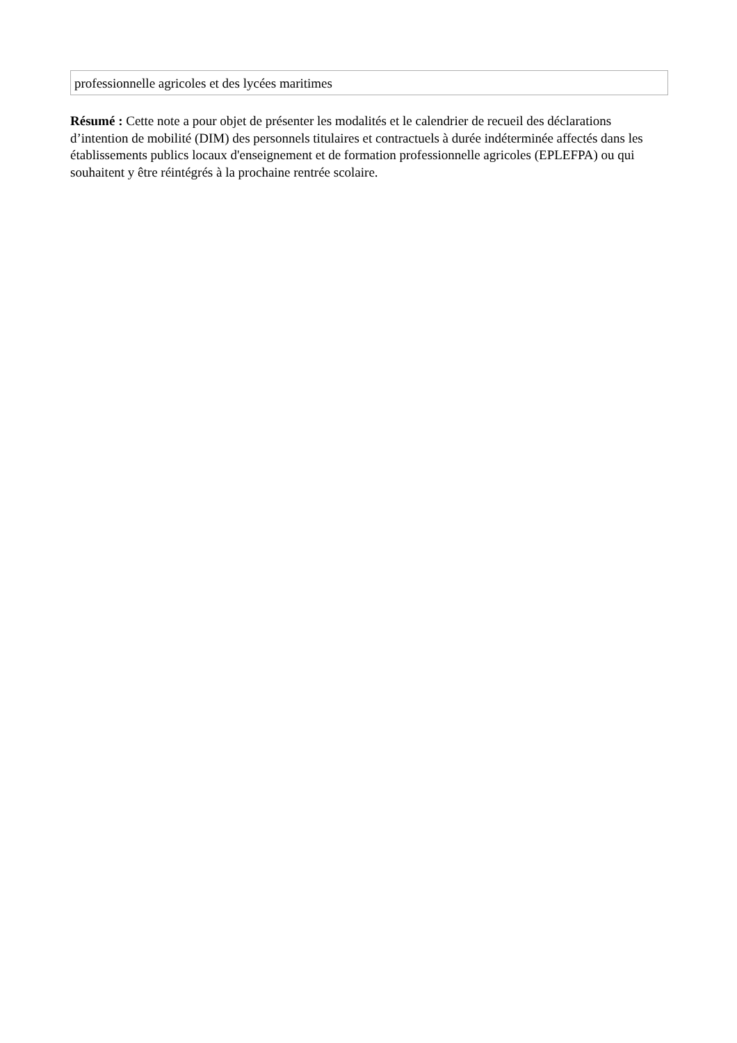| professionnelle agricoles et des lycées maritimes |
Résumé : Cette note a pour objet de présenter les modalités et le calendrier de recueil des déclarations d’intention de mobilité (DIM) des personnels titulaires et contractuels à durée indéterminée affectés dans les établissements publics locaux d'enseignement et de formation professionnelle agricoles (EPLEFPA) ou qui souhaitent y être réintégrés à la prochaine rentrée scolaire.